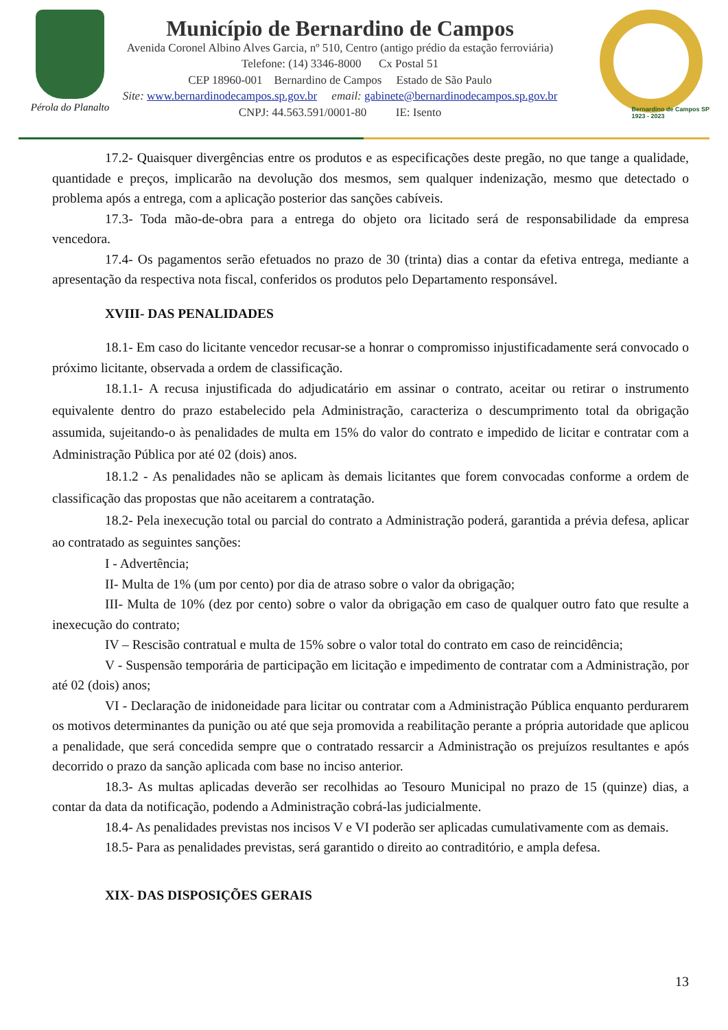Pérola do Planalto
Município de Bernardino de Campos
Avenida Coronel Albino Alves Garcia, nº 510, Centro (antigo prédio da estação ferroviária)
Telefone: (14) 3346-8000 Cx Postal 51
CEP 18960-001 Bernardino de Campos Estado de São Paulo
Site: www.bernardinodecampos.sp.gov.br email: gabinete@bernardinodecampos.sp.gov.br
CNPJ: 44.563.591/0001-80 IE: Isento
Bernardino de Campos SP
1923 - 2023
17.2- Quaisquer divergências entre os produtos e as especificações deste pregão, no que tange a qualidade, quantidade e preços, implicarão na devolução dos mesmos, sem qualquer indenização, mesmo que detectado o problema após a entrega, com a aplicação posterior das sanções cabíveis.
17.3- Toda mão-de-obra para a entrega do objeto ora licitado será de responsabilidade da empresa vencedora.
17.4- Os pagamentos serão efetuados no prazo de 30 (trinta) dias a contar da efetiva entrega, mediante a apresentação da respectiva nota fiscal, conferidos os produtos pelo Departamento responsável.
XVIII- DAS PENALIDADES
18.1- Em caso do licitante vencedor recusar-se a honrar o compromisso injustificadamente será convocado o próximo licitante, observada a ordem de classificação.
18.1.1- A recusa injustificada do adjudicatário em assinar o contrato, aceitar ou retirar o instrumento equivalente dentro do prazo estabelecido pela Administração, caracteriza o descumprimento total da obrigação assumida, sujeitando-o às penalidades de multa em 15% do valor do contrato e impedido de licitar e contratar com a Administração Pública por até 02 (dois) anos.
18.1.2 - As penalidades não se aplicam às demais licitantes que forem convocadas conforme a ordem de classificação das propostas que não aceitarem a contratação.
18.2- Pela inexecução total ou parcial do contrato a Administração poderá, garantida a prévia defesa, aplicar ao contratado as seguintes sanções:
I - Advertência;
II- Multa de 1% (um por cento) por dia de atraso sobre o valor da obrigação;
III- Multa de 10% (dez por cento) sobre o valor da obrigação em caso de qualquer outro fato que resulte a inexecução do contrato;
IV – Rescisão contratual e multa de 15% sobre o valor total do contrato em caso de reincidência;
V - Suspensão temporária de participação em licitação e impedimento de contratar com a Administração, por até 02 (dois) anos;
VI - Declaração de inidoneidade para licitar ou contratar com a Administração Pública enquanto perdurarem os motivos determinantes da punição ou até que seja promovida a reabilitação perante a própria autoridade que aplicou a penalidade, que será concedida sempre que o contratado ressarcir a Administração os prejuízos resultantes e após decorrido o prazo da sanção aplicada com base no inciso anterior.
18.3- As multas aplicadas deverão ser recolhidas ao Tesouro Municipal no prazo de 15 (quinze) dias, a contar da data da notificação, podendo a Administração cobrá-las judicialmente.
18.4- As penalidades previstas nos incisos V e VI poderão ser aplicadas cumulativamente com as demais.
18.5- Para as penalidades previstas, será garantido o direito ao contraditório, e ampla defesa.
XIX- DAS DISPOSIÇÕES GERAIS
13